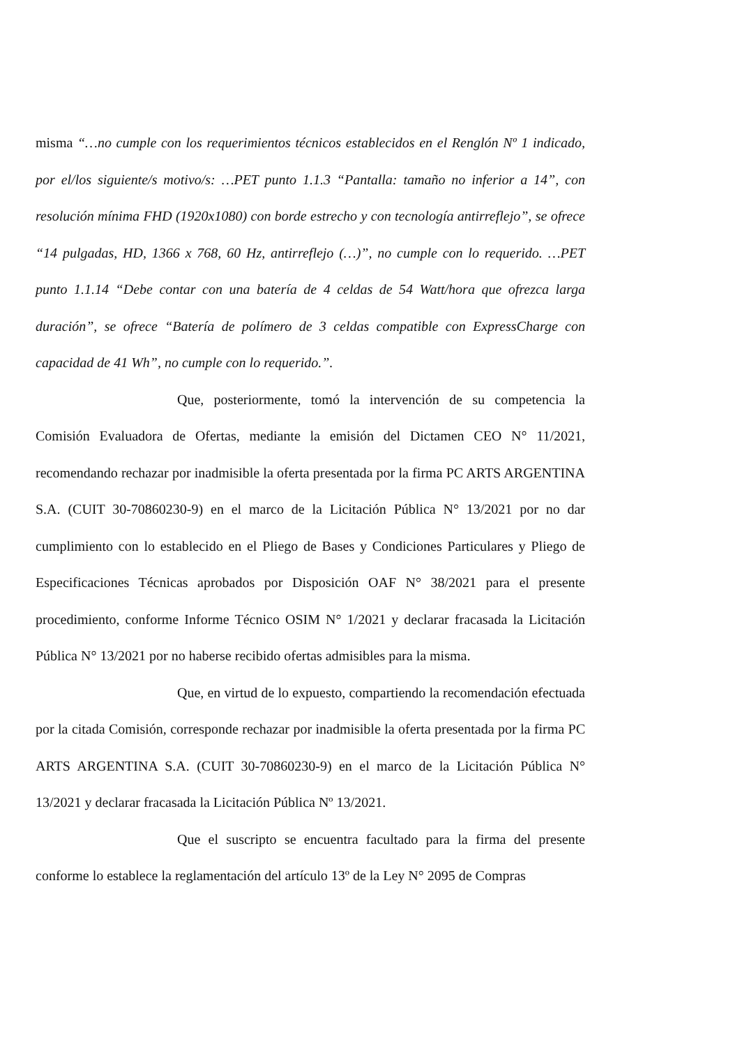misma “…no cumple con los requerimientos técnicos establecidos en el Renglón Nº 1 indicado, por el/los siguiente/s motivo/s: …PET punto 1.1.3 “Pantalla: tamaño no inferior a 14”, con resolución mínima FHD (1920x1080) con borde estrecho y con tecnología antirreflejo”, se ofrece “14 pulgadas, HD, 1366 x 768, 60 Hz, antirreflejo (…)”, no cumple con lo requerido. …PET punto 1.1.14 “Debe contar con una batería de 4 celdas de 54 Watt/hora que ofrezca larga duración”, se ofrece “Batería de polímero de 3 celdas compatible con ExpressCharge con capacidad de 41 Wh”, no cumple con lo requerido.”.
Que, posteriormente, tomó la intervención de su competencia la Comisión Evaluadora de Ofertas, mediante la emisión del Dictamen CEO N° 11/2021, recomendando rechazar por inadmisible la oferta presentada por la firma PC ARTS ARGENTINA S.A. (CUIT 30-70860230-9) en el marco de la Licitación Pública N° 13/2021 por no dar cumplimiento con lo establecido en el Pliego de Bases y Condiciones Particulares y Pliego de Especificaciones Técnicas aprobados por Disposición OAF N° 38/2021 para el presente procedimiento, conforme Informe Técnico OSIM N° 1/2021 y declarar fracasada la Licitación Pública N° 13/2021 por no haberse recibido ofertas admisibles para la misma.
Que, en virtud de lo expuesto, compartiendo la recomendación efectuada por la citada Comisión, corresponde rechazar por inadmisible la oferta presentada por la firma PC ARTS ARGENTINA S.A. (CUIT 30-70860230-9) en el marco de la Licitación Pública N° 13/2021 y declarar fracasada la Licitación Pública Nº 13/2021.
Que el suscripto se encuentra facultado para la firma del presente conforme lo establece la reglamentación del artículo 13º de la Ley N° 2095 de Compras